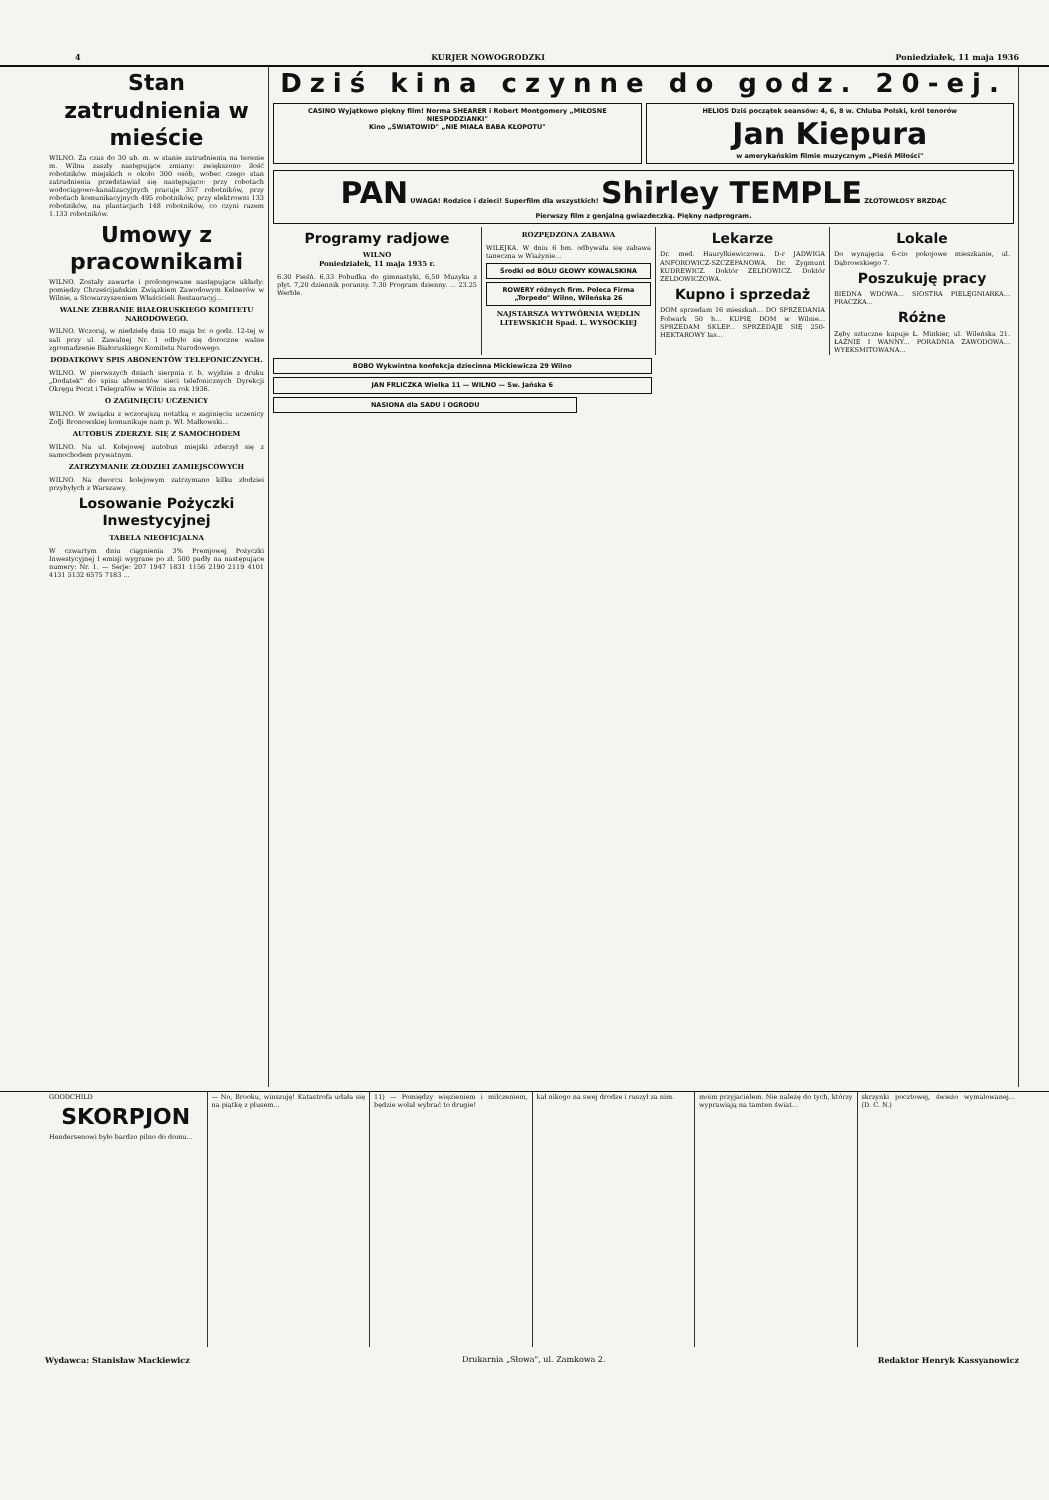4 KURJER NOWOGRODZKI Poniedziałek, 11 maja 1936
Stan zatrudnienia w mieście
WILNO. Za czas do 30 ub. m. w stanie zatrudnienia na terenie m. Wilna zaszły następujące zmiany: zwiększono ilość robotników miejskich o około 300 osób, wobec czego stan zatrudnienia przedstawiał się następująco: przy robotach wodociągowo-kanalizacyjnych pracuje 357 robotników, przy robotach komunikacyjnych 495 robotników, przy elektrowni 133 robotników, na plantacjach 148 robotników, co czyni razem 1.133 robotników.
Umowy z pracownikami
WILNO. Zostały zawarte i prolongowane następujące układy: pomiędzy Chrześcijańskim Związkiem Zawodowym Kelnerów w Wilnie, a Stowarzyszeniem Właścicieli Restauracyj...
WALNE ZEBRANIE BIAŁORUSKIEGO KOMITETU NARODOWEGO.
WILNO. Wczoraj, w niedzielę dnia 10 maja br. o godz. 12-tej w sali przy ul. Zawalnej Nr. 1 odbyło się doroczne walne zgromadzenie Białoruskiego Komitetu Narodowego.
DODATKOWY SPIS ABONENTÓW TELEFONICZNYCH.
WILNO. W pierwszych dniach sierpnia r. b. wyjdzie z druku „Dodatek" do spisu abonentów sieci telefonicznych Dyrekcji Okręgu Poczt i Telegrafów w Wilnie za rok 1936.
O ZAGINIĘCIU UCZENICY
WILNO. W związku z wczorajszą notatką o zaginięciu uczenicy Zofji Bronowskiej komunikuje nam p. Wł. Małkowski...
AUTOBUS ZDERZYŁ SIĘ Z SAMOCHODEM
WILNO. Na ul. Kolejowej autobus miejski zderzył się z samochodem prywatnym.
ZATRZYMANIE ZŁODZIEI ZAMIEJSCOWYCH
WILNO. Na dworcu kolejowym zatrzymano kilku złodziei przybyłych z Warszawy.
Losowanie Pożyczki Inwestycyjnej
TABELA NIEOFICJALNA
W czwartym dniu ciągnienia 3% Premjowej Pożyczki Inwestycyjnej I emisji wygrane po zł. 500 padły na następujące numery: Nr. 1. — Serje: 207 1947 1831 1156 2190 2119 4101 4131 5132 6575 7183 ...
Dziś kina czynne do godz. 20-ej.
CASINO Wyjątkowo piękny film! Norma SHEARER i Robert Montgomery „MIŁOSNE NIESPODZIANKI"
Kino „ŚWIATOWID" „NIE MIAŁA BABA KŁOPOTU"
HELIOS Dziś początek seansów: 4, 6, 8 w. Chluba Polski, król tenorów
Jan Kiepura
w amerykańskim filmie muzycznym „Pieśń Miłości"
PAN UWAGA! Rodzice i dzieci! Superfilm dla wszystkich! Shirley TEMPLE ZŁOTOWŁOSY BRZDĄC
Pierwszy film z genjalną gwiazdeczką. Piękny nadprogram.
Programy radjowe
WILNO
Poniedziałek, 11 maja 1935 r.
6.30 Pieśń. 6.33 Pobudka do gimnastyki, 6,50 Muzyka z płyt. 7,20 dziennik poranny. 7.30 Program dzienny. ... 23.25 Werble.
ROZPĘDZONA ZABAWA
WILEJKA. W dniu 6 bm. odbywała się zabawa taneczna w Wiażynie...
Środki od BÓLU GŁOWY KOWALSKINA
ROWERY różnych firm. Poleca Firma „Torpedo" Wilno, Wileńska 26
NAJSTARSZA WYTWÓRNIA WĘDLIN LITEWSKICH Spad. L. WYSOCKIEJ
Lekarze
Dr. med. Hauryłkiewiczowa. D-r JADWIGA ANFOROWICZ-SZCZEPANOWA. Dr. Zygmunt KUDREWICZ. Doktór ZELDOWICZ. Doktór ZELDOWICZOWA.
Kupno i sprzedaż
DOM sprzedam 16 mieszkań... DO SPRZEDANIA Folwark 50 h... KUPIĘ DOM w Wilnie... SPRZEDAM SKLEP... SPRZEDAJE SIĘ 250-HEKTAROWY las...
Lokale
Do wynajęcia 6-cio pokojowe mieszkanie, ul. Dąbrowskiego 7.
Poszukuję pracy
BIEDNA WDOWA... SIOSTRA PIELĘGNIARKA... PRACZKA...
Różne
Zęby sztuczne kupuje Ł. Minkier, ul. Wileńska 21. ŁAŹNIE I WANNY... PORADNIA ZAWODOWA... WYEKSMITOWANA...
BOBO Wykwintna konfekcja dziecinna Mickiewicza 29 Wilno
JAN FRLICZKA Wielka 11 — WILNO — Sw. Jańska 6
NASIONA dla SADU i OGRODU
GOODCHILD
SKORPJON
Hendersenowi było bardzo pilno do domu...
— No, Brooku, winszuję! Katastrofa udała się na piątkę z plusem...
11) — Pomiędzy więzieniem i milczeniem, będzie wolał wybrać to drugie!
kał nikogo na swej drodze i ruszył za nim.
moim przyjacielem. Nie należę do tych, którzy wyprawiają na tamten świat...
skrzynki pocztowej, świeżo wymalowanej... (D. C. N.)
Wydawca: Stanisław Mackiewicz Drukarnia „Słowa", ul. Zamkowa 2. Redaktor Henryk Kassyanowicz